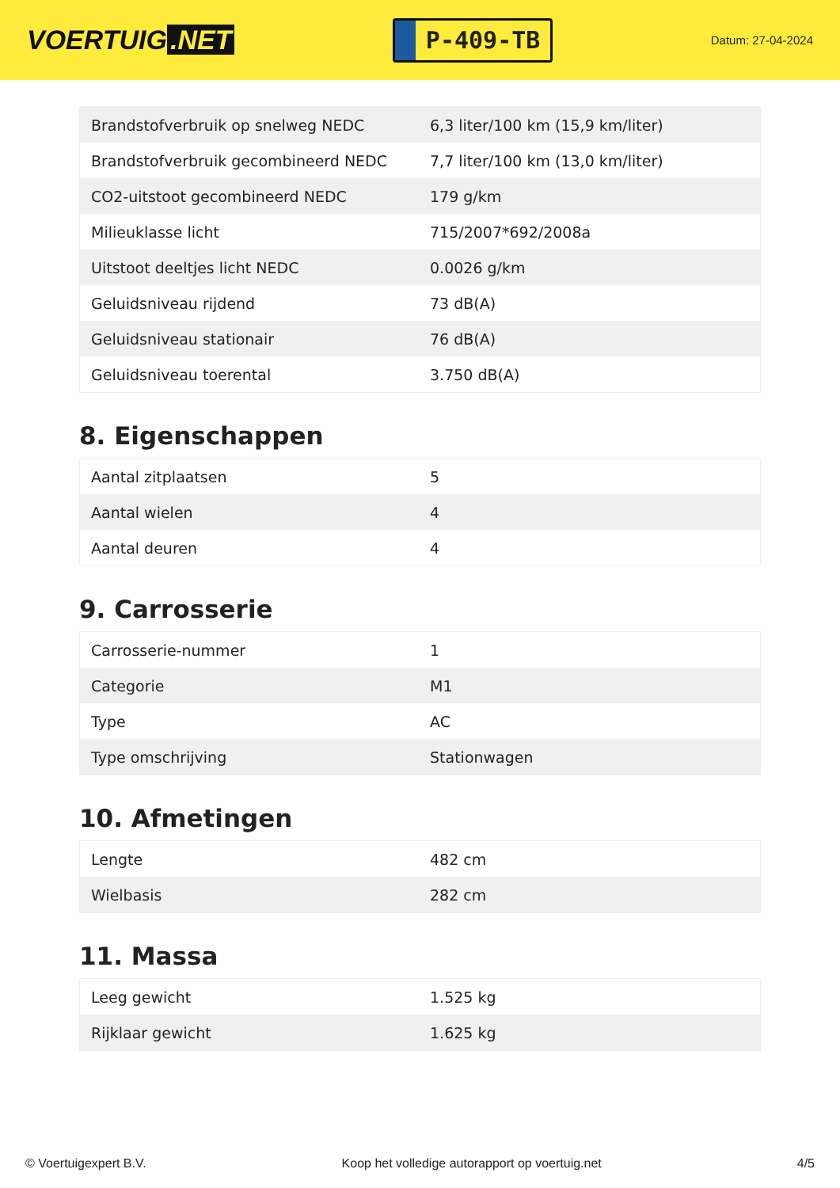VOERTUIG.NET
P-409-TB
Datum: 27-04-2024
| Brandstofverbruik op snelweg NEDC | 6,3 liter/100 km (15,9 km/liter) |
| Brandstofverbruik gecombineerd NEDC | 7,7 liter/100 km (13,0 km/liter) |
| CO2-uitstoot gecombineerd NEDC | 179 g/km |
| Milieuklasse licht | 715/2007*692/2008a |
| Uitstoot deeltjes licht NEDC | 0.0026 g/km |
| Geluidsniveau rijdend | 73 dB(A) |
| Geluidsniveau stationair | 76 dB(A) |
| Geluidsniveau toerental | 3.750 dB(A) |
8. Eigenschappen
| Aantal zitplaatsen | 5 |
| Aantal wielen | 4 |
| Aantal deuren | 4 |
9. Carrosserie
| Carrosserie-nummer | 1 |
| Categorie | M1 |
| Type | AC |
| Type omschrijving | Stationwagen |
10. Afmetingen
| Lengte | 482 cm |
| Wielbasis | 282 cm |
11. Massa
| Leeg gewicht | 1.525 kg |
| Rijklaar gewicht | 1.625 kg |
© Voertuigexpert B.V. Koop het volledige autorapport op voertuig.net 4/5